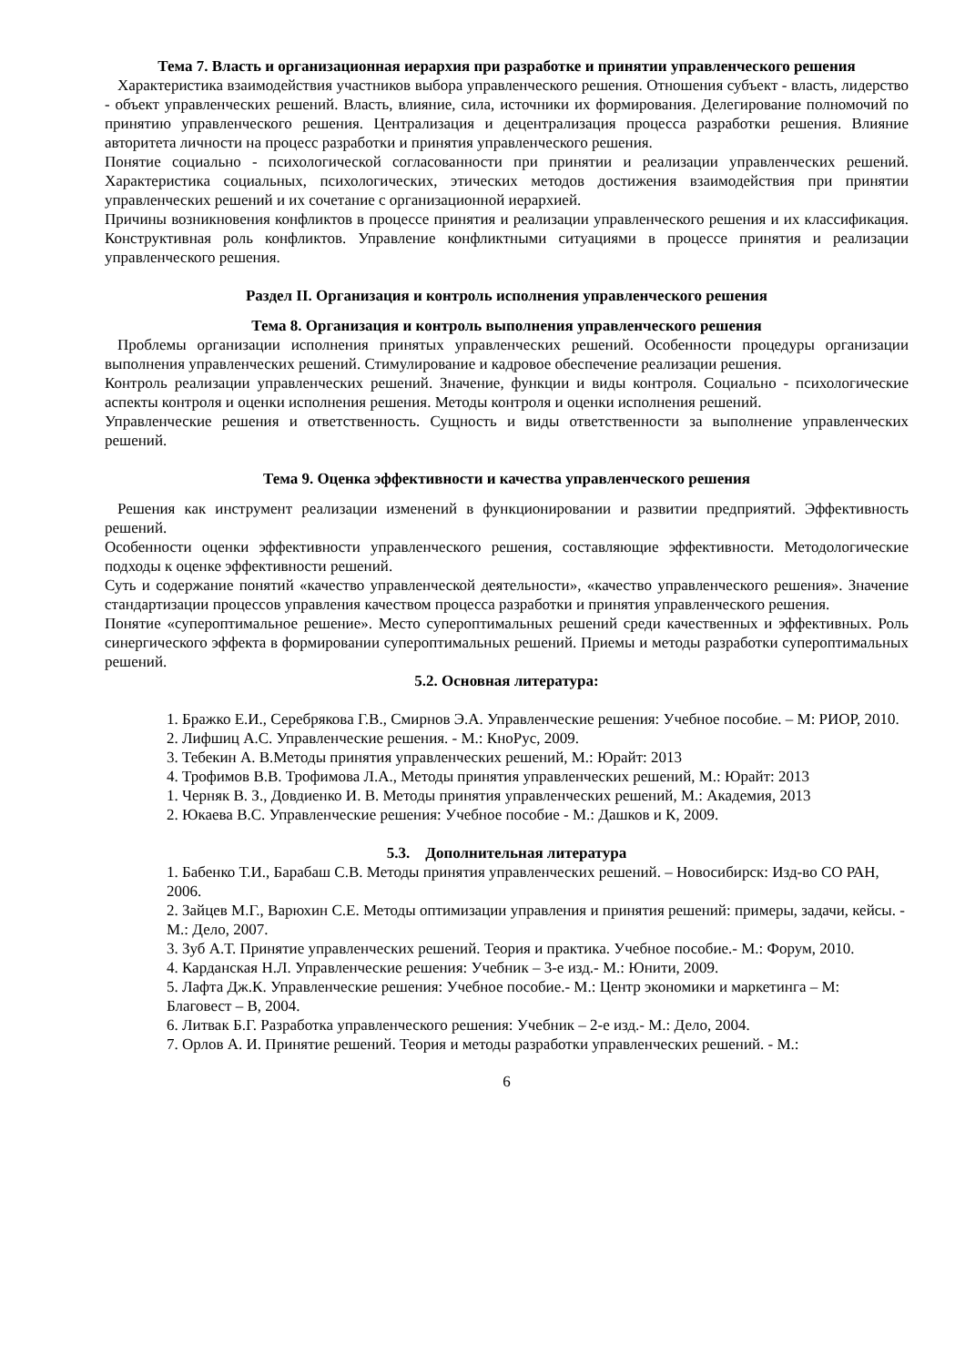Тема 7. Власть и организационная иерархия при разработке и принятии управленческого решения
Характеристика взаимодействия участников выбора управленческого решения. Отношения субъект - власть, лидерство - объект управленческих решений. Власть, влияние, сила, источники их формирования. Делегирование полномочий по принятию управленческого решения. Централизация и децентрализация процесса разработки решения. Влияние авторитета личности на процесс разработки и принятия управленческого решения.
Понятие социально - психологической согласованности при принятии и реализации управленческих решений. Характеристика социальных, психологических, этических методов достижения взаимодействия при принятии управленческих решений и их сочетание с организационной иерархией.
Причины возникновения конфликтов в процессе принятия и реализации управленческого решения и их классификация. Конструктивная роль конфликтов. Управление конфликтными ситуациями в процессе принятия и реализации управленческого решения.
Раздел II. Организация и контроль исполнения управленческого решения
Тема 8. Организация и контроль выполнения управленческого решения
Проблемы организации исполнения принятых управленческих решений. Особенности процедуры организации выполнения управленческих решений. Стимулирование и кадровое обеспечение реализации решения.
Контроль реализации управленческих решений. Значение, функции и виды контроля. Социально - психологические аспекты контроля и оценки исполнения решения. Методы контроля и оценки исполнения решений.
Управленческие решения и ответственность. Сущность и виды ответственности за выполнение управленческих решений.
Тема 9. Оценка эффективности и качества управленческого решения
Решения как инструмент реализации изменений в функционировании и развитии предприятий. Эффективность решений.
Особенности оценки эффективности управленческого решения, составляющие эффективности. Методологические подходы к оценке эффективности решений.
Суть и содержание понятий «качество управленческой деятельности», «качество управленческого решения». Значение стандартизации процессов управления качеством процесса разработки и принятия управленческого решения.
Понятие «супероптимальное решение». Место супероптимальных решений среди качественных и эффективных. Роль синергического эффекта в формировании супероптимальных решений. Приемы и методы разработки супероптимальных решений.
5.2. Основная литература:
1. Бражко Е.И., Серебрякова Г.В., Смирнов Э.А. Управленческие решения: Учебное пособие. – М: РИОР, 2010.
2. Лифшиц А.С. Управленческие решения. - М.: КноРус, 2009.
3. Тебекин А. В.Методы принятия управленческих решений, М.: Юрайт: 2013
4. Трофимов В.В. Трофимова Л.А., Методы принятия управленческих решений, М.: Юрайт: 2013
1. Черняк В. З., Довдиенко И. В. Методы принятия управленческих решений, М.: Академия, 2013
2. Юкаева В.С. Управленческие решения: Учебное пособие - М.: Дашков и К, 2009.
5.3. Дополнительная литература
1. Бабенко Т.И., Барабаш С.В. Методы принятия управленческих решений. – Новосибирск: Изд-во СО РАН, 2006.
2. Зайцев М.Г., Варюхин С.Е. Методы оптимизации управления и принятия решений: примеры, задачи, кейсы. - М.: Дело, 2007.
3. Зуб А.Т. Принятие управленческих решений. Теория и практика. Учебное пособие.- М.: Форум, 2010.
4. Карданская Н.Л. Управленческие решения: Учебник – 3-е изд.- М.: Юнити, 2009.
5. Лафта Дж.К. Управленческие решения: Учебное пособие.- М.: Центр экономики и маркетинга – М: Благовест – В, 2004.
6. Литвак Б.Г. Разработка управленческого решения: Учебник – 2-е изд.- М.: Дело, 2004.
7. Орлов А. И. Принятие решений. Теория и методы разработки управленческих решений. - М.:
6